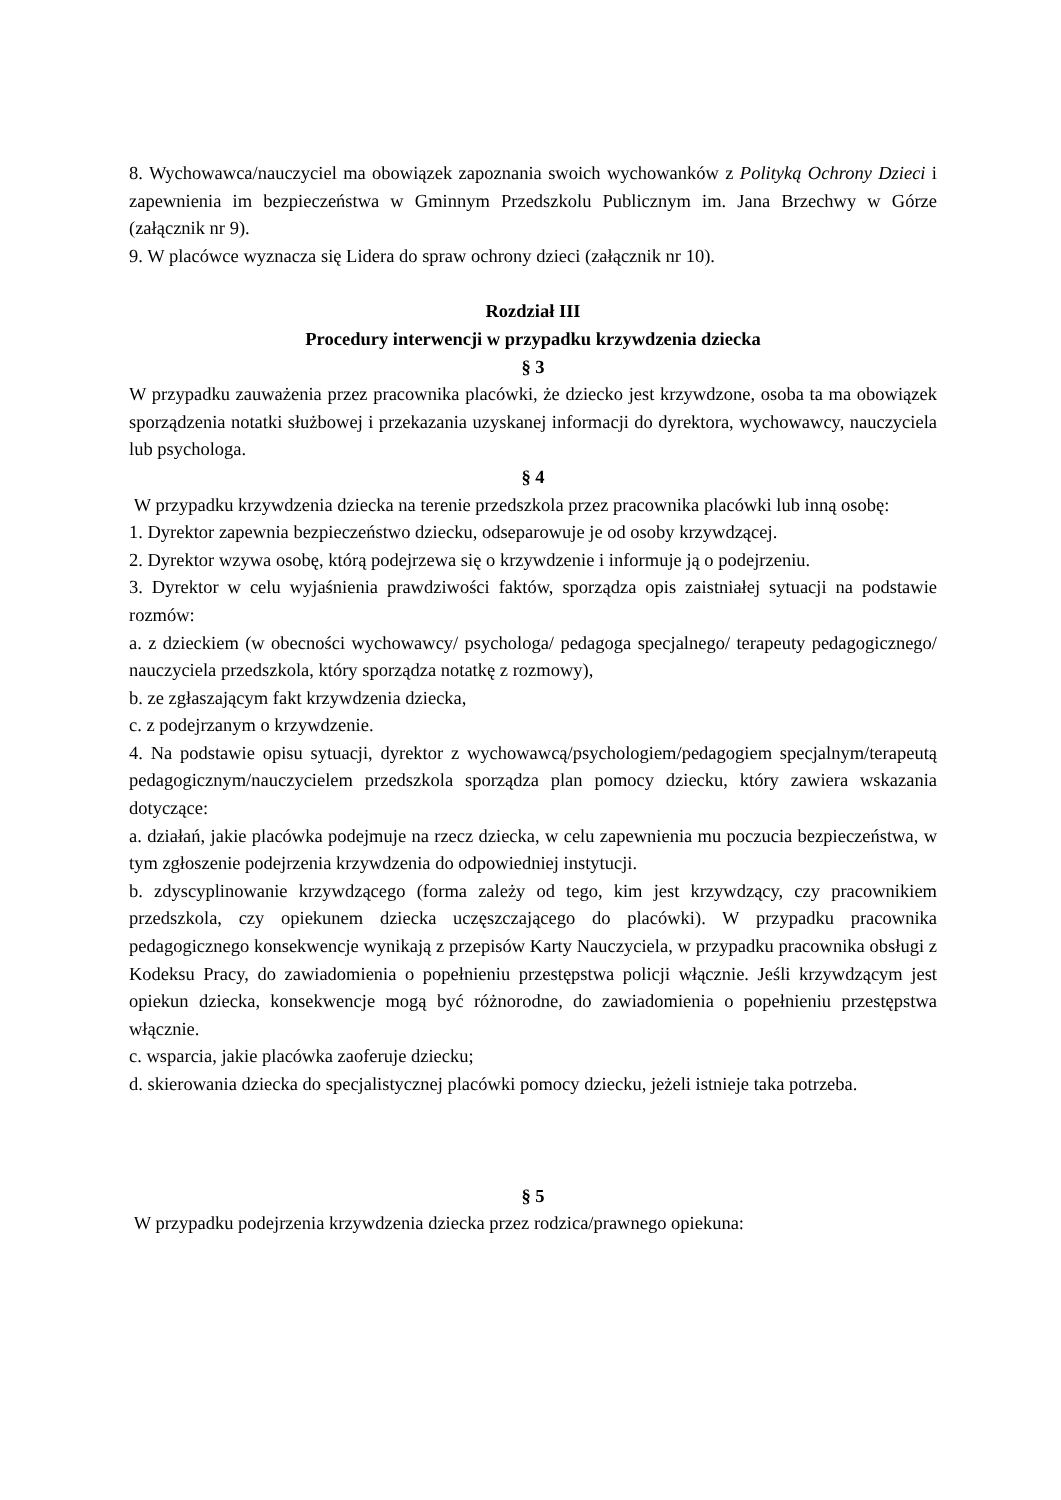8. Wychowawca/nauczyciel ma obowiązek zapoznania swoich wychowanków z Polityką Ochrony Dzieci i zapewnienia im bezpieczeństwa w Gminnym Przedszkolu Publicznym im. Jana Brzechwy w Górze (załącznik nr 9).
9. W placówce wyznacza się Lidera do spraw ochrony dzieci (załącznik nr 10).
Rozdział III
Procedury interwencji w przypadku krzywdzenia dziecka
§ 3
W przypadku zauważenia przez pracownika placówki, że dziecko jest krzywdzone, osoba ta ma obowiązek sporządzenia notatki służbowej i przekazania uzyskanej informacji do dyrektora, wychowawcy, nauczyciela lub psychologa.
§ 4
W przypadku krzywdzenia dziecka na terenie przedszkola przez pracownika placówki lub inną osobę:
1. Dyrektor zapewnia bezpieczeństwo dziecku, odseparowuje je od osoby krzywdzącej.
2. Dyrektor wzywa osobę, którą podejrzewa się o krzywdzenie i informuje ją o podejrzeniu.
3. Dyrektor w celu wyjaśnienia prawdziwości faktów, sporządza opis zaistniałej sytuacji na podstawie rozmów:
a. z dzieckiem (w obecności wychowawcy/ psychologa/ pedagoga specjalnego/ terapeuty pedagogicznego/ nauczyciela przedszkola, który sporządza notatkę z rozmowy),
b. ze zgłaszającym fakt krzywdzenia dziecka,
c. z podejrzanym o krzywdzenie.
4. Na podstawie opisu sytuacji, dyrektor z wychowawcą/psychologiem/pedagogiem specjalnym/terapeutą pedagogicznym/nauczycielem przedszkola sporządza plan pomocy dziecku, który zawiera wskazania dotyczące:
a. działań, jakie placówka podejmuje na rzecz dziecka, w celu zapewnienia mu poczucia bezpieczeństwa, w tym zgłoszenie podejrzenia krzywdzenia do odpowiedniej instytucji.
b. zdyscyplinowanie krzywdzącego (forma zależy od tego, kim jest krzywdzący, czy pracownikiem przedszkola, czy opiekunem dziecka uczęszczającego do placówki). W przypadku pracownika pedagogicznego konsekwencje wynikają z przepisów Karty Nauczyciela, w przypadku pracownika obsługi z Kodeksu Pracy, do zawiadomienia o popełnieniu przestępstwa policji włącznie. Jeśli krzywdzącym jest opiekun dziecka, konsekwencje mogą być różnorodne, do zawiadomienia o popełnieniu przestępstwa włącznie.
c. wsparcia, jakie placówka zaoferuje dziecku;
d. skierowania dziecka do specjalistycznej placówki pomocy dziecku, jeżeli istnieje taka potrzeba.
§ 5
W przypadku podejrzenia krzywdzenia dziecka przez rodzica/prawnego opiekuna: